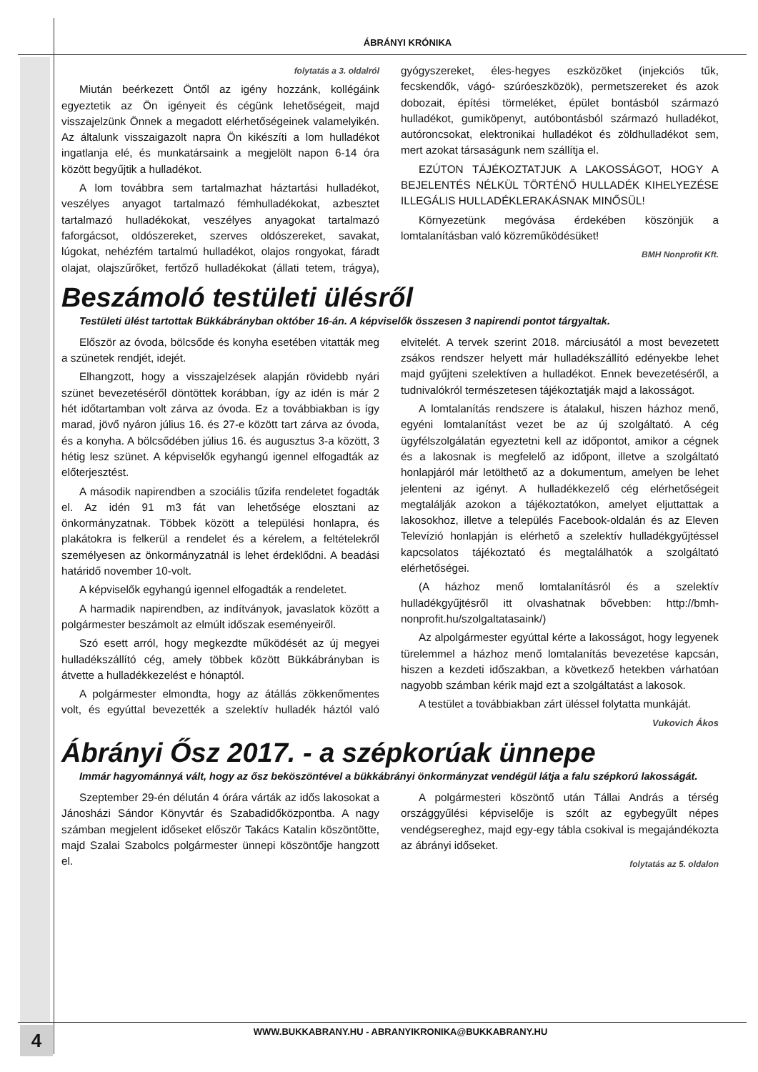ÁBRÁNYI KRÓNIKA
folytatás a 3. oldalról
Miután beérkezett Öntől az igény hozzánk, kollégáink egyeztetik az Ön igényeit és cégünk lehetőségeit, majd visszajelzünk Önnek a megadott elérhetőségeinek valamelyikén. Az általunk visszaigazolt napra Ön kikészíti a lom hulladékot ingatlanja elé, és munkatársaink a megjelölt napon 6-14 óra között begyűjtik a hulladékot.
A lom továbbra sem tartalmazhat háztartási hulladékot, veszélyes anyagot tartalmazó fémhulladékokat, azbesztet tartalmazó hulladékokat, veszélyes anyagokat tartalmazó faforgácsot, oldószereket, szerves oldószereket, savakat, lúgokat, nehézfém tartalmú hulladékot, olajos rongyokat, fáradt olajat, olajszűrőket, fertőző hulladékokat (állati tetem, trágya), gyógyszereket, éles-hegyes eszközöket (injekciós tűk, fecskendők, vágó- szúróeszközök), permetszereket és azok dobozait, építési törmeléket, épület bontásból származó hulladékot, gumiköpenyt, autóbontásból származó hulladékot, autóroncsokat, elektronikai hulladékot és zöldhulladékot sem, mert azokat társaságunk nem szállítja el.
EZÚTON TÁJÉKOZTATJUK A LAKOSSÁGOT, HOGY A BEJELENTÉS NÉLKÜL TÖRTÉNŐ HULLADÉK KIHELYEZÉSE ILLEGÁLIS HULLADÉKLERAKÁSNAK MINŐSÜL!
Környezetünk megóvása érdekében köszönjük a lomtalanításban való közreműködésüket!
BMH Nonprofit Kft.
Beszámoló testületi ülésről
Testületi ülést tartottak Bükkábrányban október 16-án. A képviselők összesen 3 napirendi pontot tárgyaltak.
Először az óvoda, bölcsőde és konyha esetében vitatták meg a szünetek rendjét, idejét.
Elhangzott, hogy a visszajelzések alapján rövidebb nyári szünet bevezetéséről döntöttek korábban, így az idén is már 2 hét időtartamban volt zárva az óvoda. Ez a továbbiakban is így marad, jövő nyáron július 16. és 27-e között tart zárva az óvoda, és a konyha. A bölcsődében július 16. és augusztus 3-a között, 3 hétig lesz szünet. A képviselők egyhangú igennel elfogadták az előterjesztést.
A második napirendben a szociális tűzifa rendeletet fogadták el. Az idén 91 m3 fát van lehetősége elosztani az önkormányzatnak. Többek között a települési honlapra, és plakátokra is felkerül a rendelet és a kérelem, a feltételekről személyesen az önkormányzatnál is lehet érdeklődni. A beadási határidő november 10-volt.
A képviselők egyhangú igennel elfogadták a rendeletet.
A harmadik napirendben, az indítványok, javaslatok között a polgármester beszámolt az elmúlt időszak eseményeiről.
Szó esett arról, hogy megkezdte működését az új megyei hulladékszállító cég, amely többek között Bükkábrányban is átvette a hulladékkezelést e hónaptól.
A polgármester elmondta, hogy az átállás zökkenőmentes volt, és egyúttal bevezették a szelektív hulladék háztól való elvitelét. A tervek szerint 2018. márciusától a most bevezetett zsákos rendszer helyett már hulladékszállító edényekbe lehet majd gyűjteni szelektíven a hulladékot. Ennek bevezetéséről, a tudnivalókról természetesen tájékoztatják majd a lakosságot.
A lomtalanítás rendszere is átalakul, hiszen házhoz menő, egyéni lomtalanítást vezet be az új szolgáltató. A cég ügyfélszolgálatán egyeztetni kell az időpontot, amikor a cégnek és a lakosnak is megfelelő az időpont, illetve a szolgáltató honlapjáról már letölthető az a dokumentum, amelyen be lehet jelenteni az igényt. A hulladékkezelő cég elérhetőségeit megtalálják azokon a tájékoztatókon, amelyet eljuttattak a lakosokhoz, illetve a település Facebook-oldalán és az Eleven Televízió honlapján is elérhető a szelektív hulladékgyűjtéssel kapcsolatos tájékoztató és megtalálhatók a szolgáltató elérhetőségei.
(A házhoz menő lomtalanításról és a szelektív hulladékgyűjtésről itt olvashatnak bővebben: http://bmh-nonprofit.hu/szolgaltatasaink/)
Az alpolgármester egyúttal kérte a lakosságot, hogy legyenek türelemmel a házhoz menő lomtalanítás bevezetése kapcsán, hiszen a kezdeti időszakban, a következő hetekben várhatóan nagyobb számban kérik majd ezt a szolgáltatást a lakosok.
A testület a továbbiakban zárt üléssel folytatta munkáját.
Vukovich Ákos
Ábrányi Ősz 2017. - a szépkorúak ünnepe
Immár hagyománnyá vált, hogy az ősz beköszöntével a bükkábrányi önkormányzat vendégül látja a falu szépkorú lakosságát.
Szeptember 29-én délután 4 órára várták az idős lakosokat a Jánosházi Sándor Könyvtár és Szabadidőközpontba. A nagy számban megjelent időseket először Takács Katalin köszöntötte, majd Szalai Szabolcs polgármester ünnepi köszöntője hangzott el.
A polgármesteri köszöntő után Tállai András a térség országgyűlési képviselője is szólt az egybegyűlt népes vendégsereghez, majd egy-egy tábla csokival is megajándékozta az ábrányi időseket.
folytatás az 5. oldalon
4
WWW.BUKKABRANY.HU - ABRANYIKRONIKA@BUKKABRANY.HU